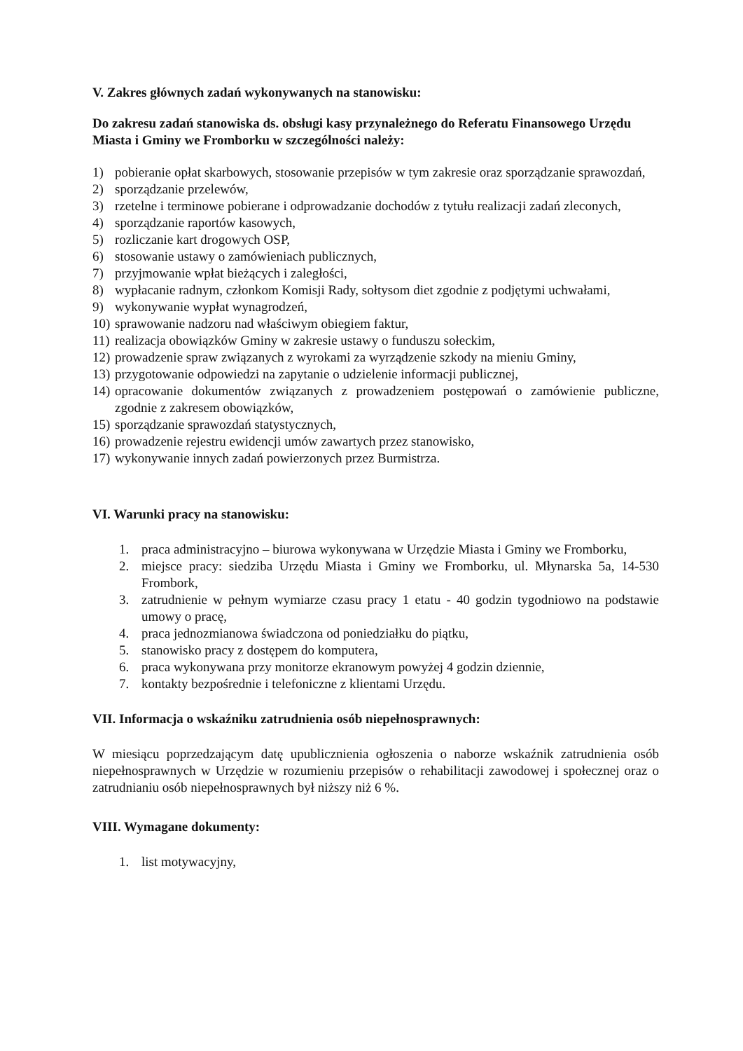V. Zakres głównych zadań wykonywanych na stanowisku:
Do zakresu zadań stanowiska ds. obsługi kasy przynależnego do Referatu Finansowego Urzędu Miasta i Gminy we Fromborku w szczególności należy:
1) pobieranie opłat skarbowych, stosowanie przepisów w tym zakresie oraz sporządzanie sprawozdań,
2) sporządzanie przelewów,
3) rzetelne i terminowe pobierane i odprowadzanie dochodów z tytułu realizacji zadań zleconych,
4) sporządzanie raportów kasowych,
5) rozliczanie kart drogowych OSP,
6) stosowanie ustawy o zamówieniach publicznych,
7) przyjmowanie wpłat bieżących i zaległości,
8) wypłacanie radnym, członkom Komisji Rady, sołtysom diet zgodnie z podjętymi uchwałami,
9) wykonywanie wypłat wynagrodzeń,
10) sprawowanie nadzoru nad właściwym obiegiem faktur,
11) realizacja obowiązków Gminy w zakresie ustawy o funduszu sołeckim,
12) prowadzenie spraw związanych z wyrokami za wyrządzenie szkody na mieniu Gminy,
13) przygotowanie odpowiedzi na zapytanie o udzielenie informacji publicznej,
14) opracowanie dokumentów związanych z prowadzeniem postępowań o zamówienie publiczne, zgodnie z zakresem obowiązków,
15) sporządzanie sprawozdań statystycznych,
16) prowadzenie rejestru ewidencji umów zawartych przez stanowisko,
17) wykonywanie innych zadań powierzonych przez Burmistrza.
VI. Warunki pracy na stanowisku:
1. praca administracyjno – biurowa wykonywana w Urzędzie Miasta i Gminy we Fromborku,
2. miejsce pracy: siedziba Urzędu Miasta i Gminy we Fromborku, ul. Młynarska 5a, 14-530 Frombork,
3. zatrudnienie w pełnym wymiarze czasu pracy 1 etatu - 40 godzin tygodniowo na podstawie umowy o pracę,
4. praca jednozmianowa świadczona od poniedziałku do piątku,
5. stanowisko pracy z dostępem do komputera,
6. praca wykonywana przy monitorze ekranowym powyżej 4 godzin dziennie,
7. kontakty bezpośrednie i telefoniczne z klientami Urzędu.
VII. Informacja o wskaźniku zatrudnienia osób niepełnosprawnych:
W miesiącu poprzedzającym datę upublicznienia ogłoszenia o naborze wskaźnik zatrudnienia osób niepełnosprawnych w Urzędzie w rozumieniu przepisów o rehabilitacji zawodowej i społecznej oraz o zatrudnianiu osób niepełnosprawnych był niższy niż 6 %.
VIII. Wymagane dokumenty:
1. list motywacyjny,